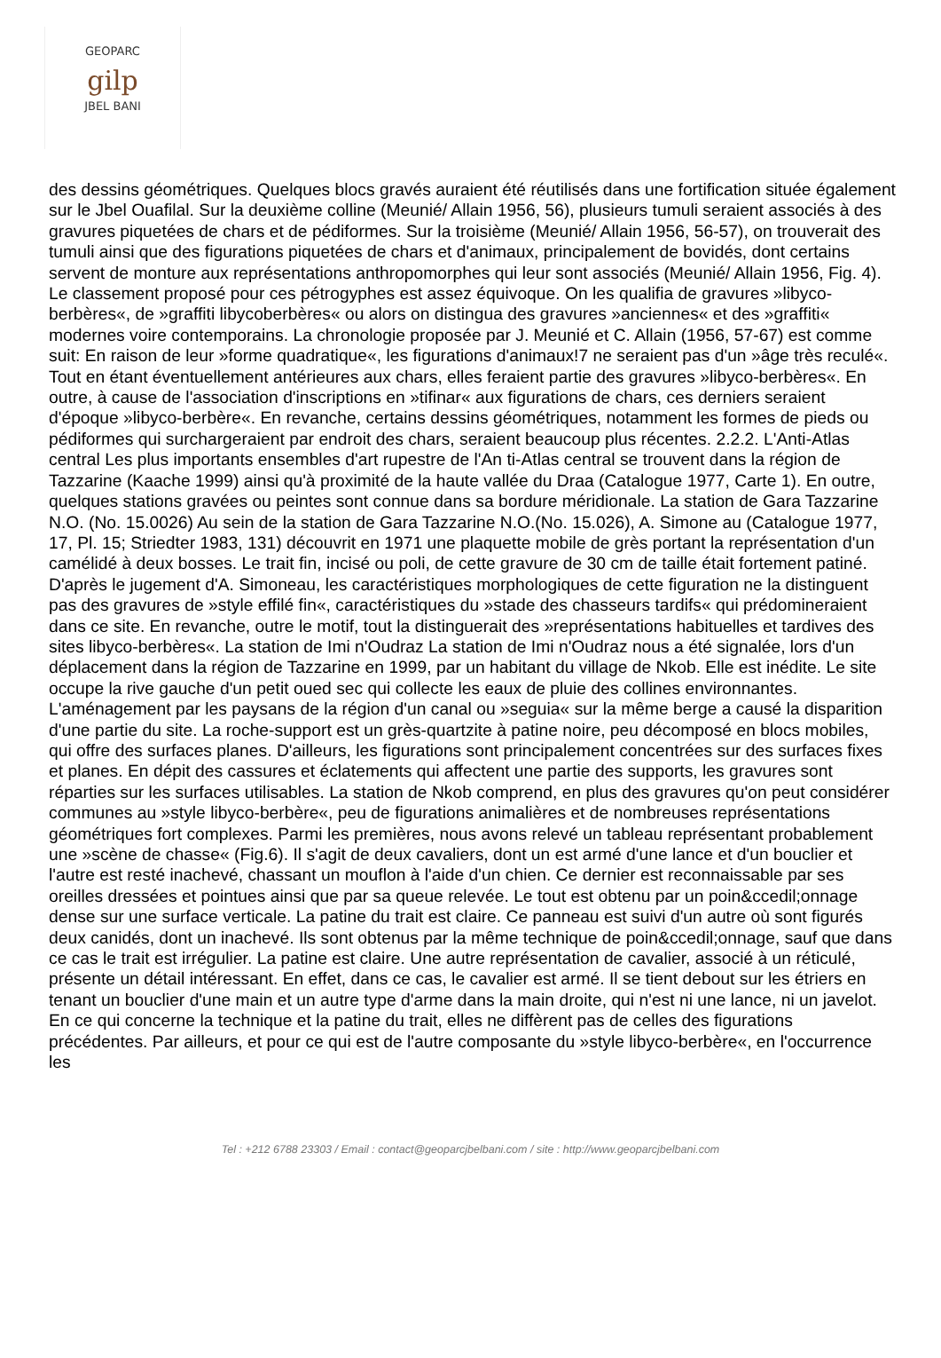GEOPARC
gilp
JBEL BANI
des dessins géométriques. Quelques blocs gravés auraient été réutilisés dans une fortification située également sur le Jbel Ouafilal. Sur la deuxième colline (Meunié/ Allain 1956, 56), plusieurs tumuli seraient associés à des gravures piquetées de chars et de pédiformes. Sur la troisième (Meunié/ Allain 1956, 56-57), on trouverait des tumuli ainsi que des figurations piquetées de chars et d'animaux, principalement de bovidés, dont certains servent de monture aux représentations anthropomorphes qui leur sont associés (Meunié/ Allain 1956, Fig. 4). Le classement proposé pour ces pétrogyphes est assez équivoque. On les qualifia de gravures »libyco-berbères«, de »graffiti libycoberbères« ou alors on distingua des gravures »anciennes« et des »graffiti« modernes voire contemporains. La chronologie proposée par J. Meunié et C. Allain (1956, 57-67) est comme suit: En raison de leur »forme quadratique«, les figurations d'animaux!7 ne seraient pas d'un »âge très reculé«. Tout en étant éventuellement antérieures aux chars, elles feraient partie des gravures »libyco-berbères«. En outre, à cause de l'association d'inscriptions en »tifinar« aux figurations de chars, ces derniers seraient d'époque »libyco-berbère«. En revanche, certains dessins géométriques, notamment les formes de pieds ou pédiformes qui surchargeraient par endroit des chars, seraient beaucoup plus récentes. 2.2.2. L'Anti-Atlas central Les plus importants ensembles d'art rupestre de l'An ti-Atlas central se trouvent dans la région de Tazzarine (Kaache 1999) ainsi qu'à proximité de la haute vallée du Draa (Catalogue 1977, Carte 1). En outre, quelques stations gravées ou peintes sont connue dans sa bordure méridionale. La station de Gara Tazzarine N.O. (No. 15.0026) Au sein de la station de Gara Tazzarine N.O.(No. 15.026), A. Simone au (Catalogue 1977, 17, Pl. 15; Striedter 1983, 131) découvrit en 1971 une plaquette mobile de grès portant la représentation d'un camélidé à deux bosses. Le trait fin, incisé ou poli, de cette gravure de 30 cm de taille était fortement patiné. D'après le jugement d'A. Simoneau, les caractéristiques morphologiques de cette figuration ne la distinguent pas des gravures de »style effilé fin«, caractéristiques du »stade des chasseurs tardifs« qui prédomineraient dans ce site. En revanche, outre le motif, tout la distinguerait des »représentations habituelles et tardives des sites libyco-berbères«. La station de Imi n'Oudraz La station de Imi n'Oudraz nous a été signalée, lors d'un déplacement dans la région de Tazzarine en 1999, par un habitant du village de Nkob. Elle est inédite. Le site occupe la rive gauche d'un petit oued sec qui collecte les eaux de pluie des collines environnantes. L'aménagement par les paysans de la région d'un canal ou »seguia« sur la même berge a causé la disparition d'une partie du site. La roche-support est un grès-quartzite à patine noire, peu décomposé en blocs mobiles, qui offre des surfaces planes. D'ailleurs, les figurations sont principalement concentrées sur des surfaces fixes et planes. En dépit des cassures et éclatements qui affectent une partie des supports, les gravures sont réparties sur les surfaces utilisables. La station de Nkob comprend, en plus des gravures qu'on peut considérer communes au »style libyco-berbère«, peu de figurations animalières et de nombreuses représentations géométriques fort complexes. Parmi les premières, nous avons relevé un tableau représentant probablement une »scène de chasse« (Fig.6). Il s'agit de deux cavaliers, dont un est armé d'une lance et d'un bouclier et l'autre est resté inachevé, chassant un mouflon à l'aide d'un chien. Ce dernier est reconnaissable par ses oreilles dressées et pointues ainsi que par sa queue relevée. Le tout est obtenu par un poin&ccedil;onnage dense sur une surface verticale. La patine du trait est claire. Ce panneau est suivi d'un autre où sont figurés deux canidés, dont un inachevé. Ils sont obtenus par la même technique de poin&ccedil;onnage, sauf que dans ce cas le trait est irrégulier. La patine est claire. Une autre représentation de cavalier, associé à un réticulé, présente un détail intéressant. En effet, dans ce cas, le cavalier est armé. Il se tient debout sur les étriers en tenant un bouclier d'une main et un autre type d'arme dans la main droite, qui n'est ni une lance, ni un javelot. En ce qui concerne la technique et la patine du trait, elles ne diffèrent pas de celles des figurations précédentes. Par ailleurs, et pour ce qui est de l'autre composante du »style libyco-berbère«, en l'occurrence les
Tel : +212 6788 23303 / Email : contact@geoparcjbelbani.com / site : http://www.geoparcjbelbani.com